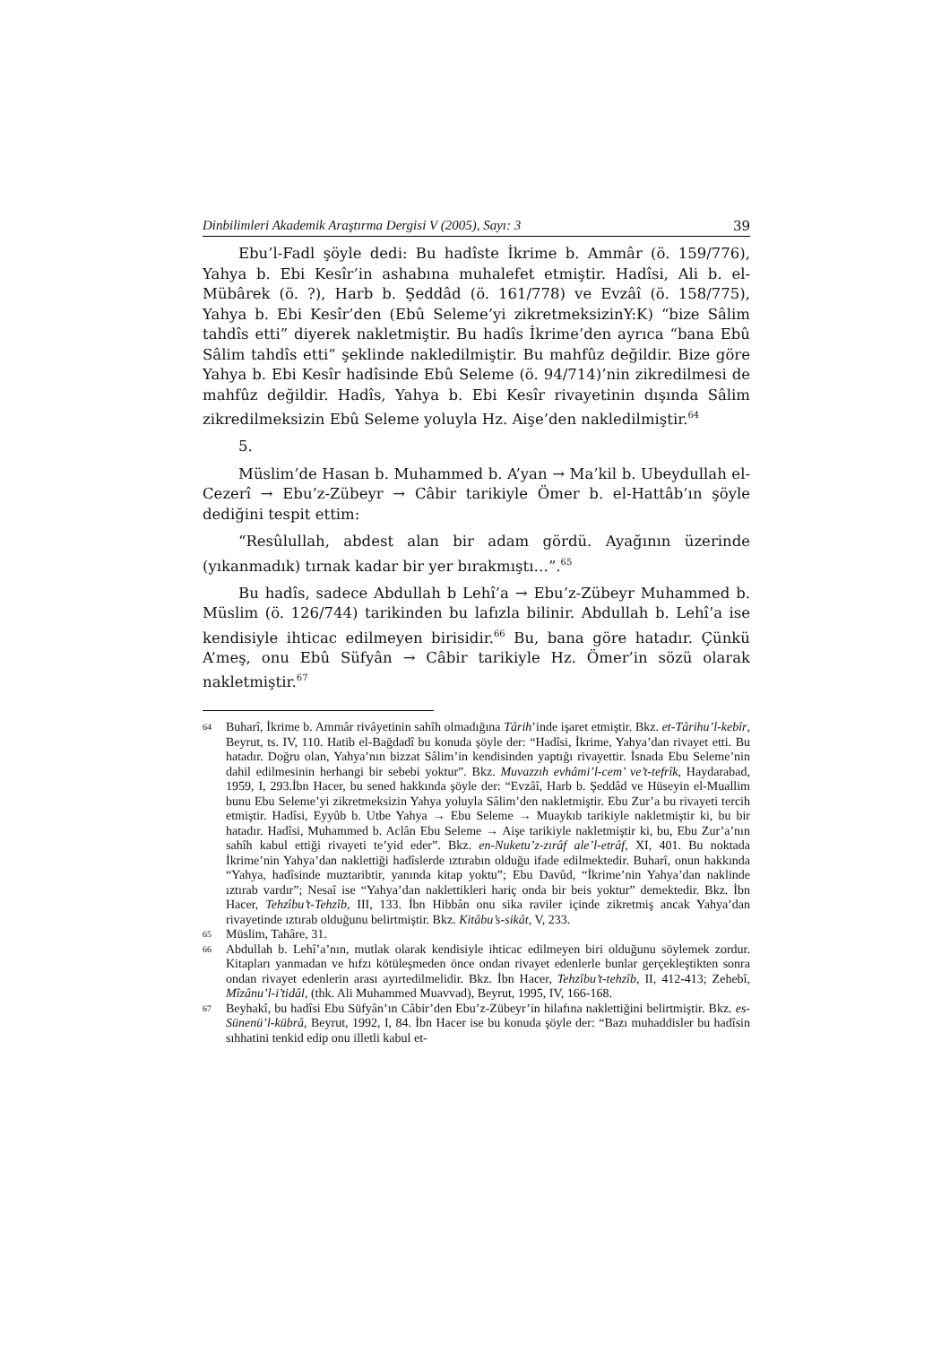Dinbilimleri Akademik Araştırma Dergisi V (2005), Sayı: 3 39
Ebu’l-Fadl şöyle dedi: Bu hadîste İkrime b. Ammâr (ö. 159/776), Yahya b. Ebi Kesîr’in ashabına muhalefet etmiştir. Hadîsi, Ali b. el-Mübârek (ö. ?), Harb b. Şeddâd (ö. 161/778) ve Evzâî (ö. 158/775), Yahya b. Ebi Kesîr’den (Ebû Seleme’yi zikretmeksizinY:K) “bize Sâlim tahdîs etti” diyerek nakletmiştir. Bu hadîs İkrime’den ayrıca “bana Ebû Sâlim tahdîs etti” şeklinde nakledilmiştir. Bu mahfûz değildir. Bize göre Yahya b. Ebi Kesîr hadîsinde Ebû Seleme (ö. 94/714)’nin zikredilmesi de mahfûz değildir. Hadîs, Yahya b. Ebi Kesîr rivayetinin dışında Sâlim zikredilmeksizin Ebû Seleme yoluyla Hz. Aişe’den nakledilmiştir.<sup>64</sup>
5.
Müslim’de Hasan b. Muhammed b. A’yan → Ma’kil b. Ubeydullah el-Cezerî → Ebu’z-Zübeyr → Câbir tarikiyle Ömer b. el-Hattâb’ın şöyle dediğini tespit ettim:
“Resûlullah, abdest alan bir adam gördü. Ayağının üzerinde (yıkanmadık) tırnak kadar bir yer bırakmıştı…”.<sup>65</sup>
Bu hadîs, sadece Abdullah b Lehî’a → Ebu’z-Zübeyr Muhammed b. Müslim (ö. 126/744) tarikinden bu lafızla bilinir. Abdullah b. Lehî’a ise kendisiyle ihticac edilmeyen birisidir.<sup>66</sup> Bu, bana göre hatadır. Çünkü A’meş, onu Ebû Süfyân → Câbir tarikiyle Hz. Ömer’in sözü olarak nakletmiştir.<sup>67</sup>
64
Buharî, İkrime b. Ammâr rivâyetinin sahîh olmadığına Târih’inde işaret etmiştir. Bkz. et-Târihu’l-kebîr, Beyrut, ts. IV, 110. Hatib el-Bağdadî bu konuda şöyle der: “Hadîsi, İkrime, Yahya’dan rivayet etti. Bu hatadır. Doğru olan, Yahya’nın bizzat Sâlim’in kendisinden yaptığı rivayettir. İsnada Ebu Seleme’nin dahil edilmesinin herhangi bir sebebi yoktur”. Bkz. Muvazzıh evhâmi’l-cem’ ve’t-tefrîk, Haydarabad, 1959, I, 293.İbn Hacer, bu sened hakkında şöyle der: “Evzâî, Harb b. Şeddâd ve Hüseyin el-Muallim bunu Ebu Seleme’yi zikretmeksizin Yahya yoluyla Sâlim’den nakletmiştir. Ebu Zur’a bu rivayeti tercih etmiştir. Hadîsi, Eyyûb b. Utbe Yahya → Ebu Seleme → Muaykıb tarikiyle nakletmiştir ki, bu bir hatadır. Hadîsi, Muhammed b. Aclân Ebu Seleme → Aişe tarikiyle nakletmiştir ki, bu, Ebu Zur’a’nın sahîh kabul ettiği rivayeti te’yid eder”. Bkz. en-Nuketu’z-zırâf ale’l-etrâf, XI, 401. Bu noktada İkrime’nin Yahya’dan naklettiği hadîslerde ıztırabın olduğu ifade edilmektedir. Buharî, onun hakkında “Yahya, hadîsinde muztaribtir, yanında kitap yoktu”; Ebu Davûd, “İkrime’nin Yahya’dan naklinde ıztırab vardır”; Nesaî ise “Yahya’dan naklettikleri hariç onda bir beis yoktur” demektedir. Bkz. İbn Hacer, Tehzîbu’t-Tehzîb, III, 133. İbn Hibbân onu sika raviler içinde zikretmiş ancak Yahya’dan rivayetinde ıztırab olduğunu belirtmiştir. Bkz. Kitâbu’s-sikât, V, 233.
65
Müslim, Tahâre, 31.
66
Abdullah b. Lehî’a’nın, mutlak olarak kendisiyle ihticac edilmeyen biri olduğunu söylemek zordur. Kitapları yanmadan ve hıfzı kötüleşmeden önce ondan rivayet edenlerle bunlar gerçekleştikten sonra ondan rivayet edenlerin arası ayırtedilmelidir. Bkz. İbn Hacer, Tehzîbu’t-tehzîb, II, 412-413; Zehebî, Mîzânu’l-i’tidâl, (thk. Ali Muhammed Muavvad), Beyrut, 1995, IV, 166-168.
67
Beyhakî, bu hadîsi Ebu Süfyân’ın Câbir’den Ebu’z-Zübeyr’in hilafına naklettiğini belirtmiştir. Bkz. es-Sünenü’l-kübrâ, Beyrut, 1992, I, 84. İbn Hacer ise bu konuda şöyle der: “Bazı muhaddisler bu hadîsin sıhhatini tenkid edip onu illetli kabul et-